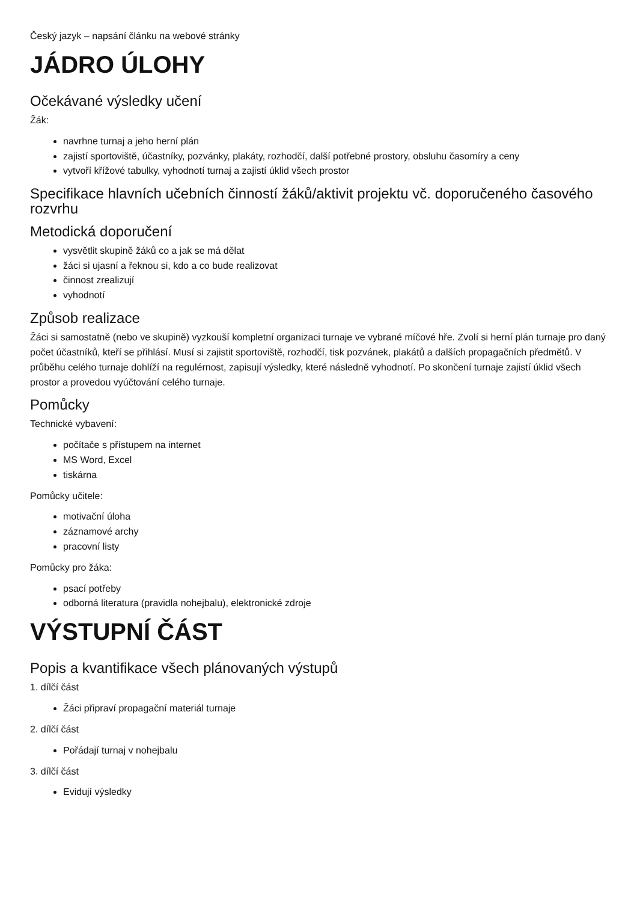Český jazyk – napsání článku na webové stránky
JÁDRO ÚLOHY
Očekávané výsledky učení
Žák:
navrhne turnaj a jeho herní plán
zajistí sportoviště, účastníky, pozvánky, plakáty, rozhodčí, další potřebné prostory, obsluhu časomíry a ceny
vytvoří křížové tabulky, vyhodnotí turnaj a zajistí úklid všech prostor
Specifikace hlavních učebních činností žáků/aktivit projektu vč. doporučeného časového rozvrhu
Metodická doporučení
vysvětlit skupině žáků co a jak se má dělat
žáci si ujasní a řeknou si, kdo a co bude realizovat
činnost zrealizují
vyhodnotí
Způsob realizace
Žáci si samostatně (nebo ve skupině) vyzkouší kompletní organizaci turnaje ve vybrané míčové hře. Zvolí si herní plán turnaje pro daný počet účastníků, kteří se přihlásí. Musí si zajistit sportoviště, rozhodčí, tisk pozvánek, plakátů a dalších propagačních předmětů. V průběhu celého turnaje dohlíží na regulérnost, zapisují výsledky, které následně vyhodnotí. Po skončení turnaje zajistí úklid všech prostor a provedou vyúčtování celého turnaje.
Pomůcky
Technické vybavení:
počítače s přístupem na internet
MS Word, Excel
tiskárna
Pomůcky učitele:
motivační úloha
záznamové archy
pracovní listy
Pomůcky pro žáka:
psací potřeby
odborná literatura (pravidla nohejbalu), elektronické zdroje
VÝSTUPNÍ ČÁST
Popis a kvantifikace všech plánovaných výstupů
1. dílčí část
Žáci připraví propagační materiál turnaje
2. dílčí část
Pořádají turnaj v nohejbalu
3. dílčí část
Evidují výsledky